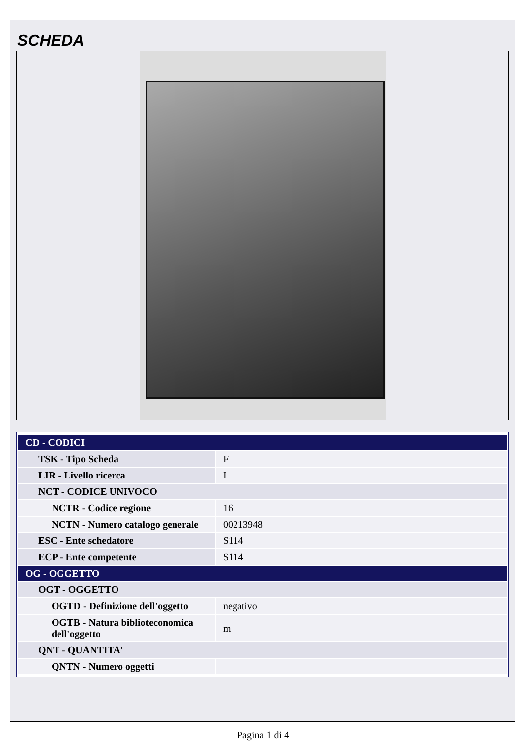SCHEDA
| CD - CODICI | |
| --- | --- |
| TSK - Tipo Scheda | F |
| LIR - Livello ricerca | I |
| NCT - CODICE UNIVOCO | |
| NCTR - Codice regione | 16 |
| NCTN - Numero catalogo generale | 00213948 |
| ESC - Ente schedatore | S114 |
| ECP - Ente competente | S114 |
| OG - OGGETTO | |
| OGT - OGGETTO | |
| OGTD - Definizione dell'oggetto | negativo |
| OGTB - Natura biblioteconomica dell'oggetto | m |
| QNT - QUANTITA' | |
| QNTN - Numero oggetti | |
Pagina 1 di 4